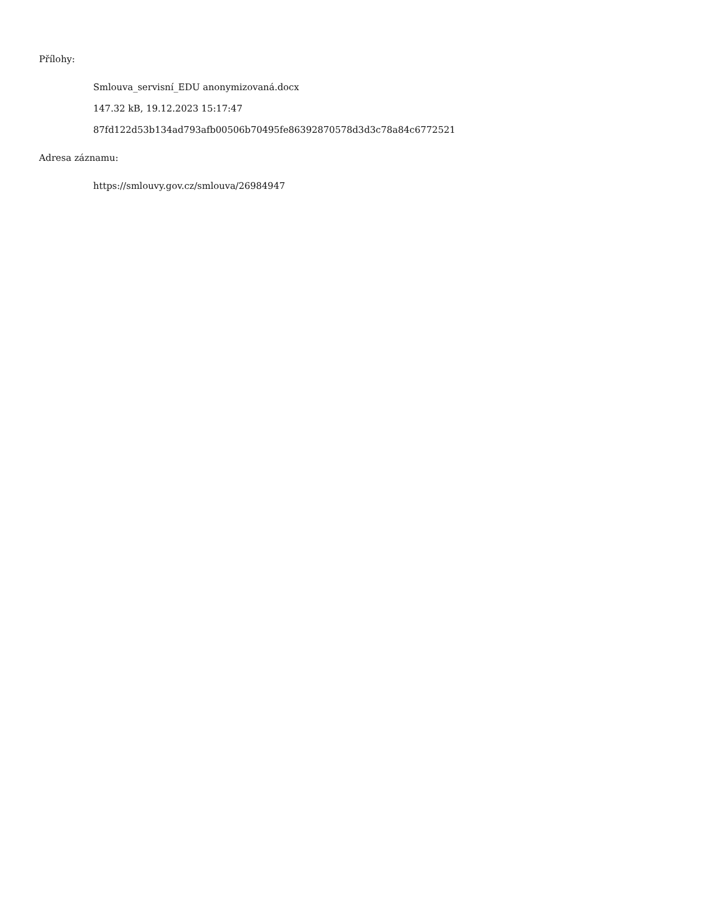Přílohy:
Smlouva_servisní_EDU anonymizovaná.docx
147.32 kB, 19.12.2023 15:17:47
87fd122d53b134ad793afb00506b70495fe86392870578d3d3c78a84c6772521
Adresa záznamu:
https://smlouvy.gov.cz/smlouva/26984947